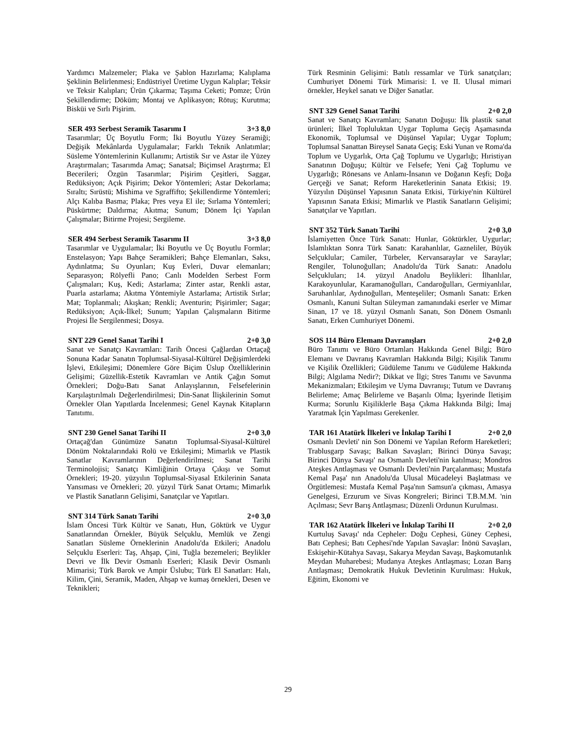Yardımcı Malzemeler; Plaka ve Şablon Hazırlama; Kalıplama Şeklinin Belirlenmesi; Endüstriyel Üretime Uygun Kalıplar; Teksir ve Teksir Kalıpları; Ürün Çıkarma; Taşıma Ceketi; Pomze; Ürün Şekillendirme; Döküm; Montaj ve Aplikasyon; Rötuş; Kurutma; Bisküi ve Sırlı Pişirim.
SER 493 Serbest Seramik Tasarımı I 3+3 8,0
Tasarımlar; Üç Boyutlu Form; İki Boyutlu Yüzey Seramiği; Değişik Mekânlarda Uygulamalar; Farklı Teknik Anlatımlar; Süsleme Yöntemlerinin Kullanımı; Artistik Sır ve Astar ile Yüzey Araştırmaları; Tasarımda Amaç; Sanatsal; Biçimsel Araştırma; El Becerileri; Özgün Tasarımlar; Pişirim Çeşitleri, Saggar, Redüksiyon; Açık Pişirim; Dekor Yöntemleri; Astar Dekorlama; Sıraltı; Sırüstü; Mishima ve Sgraffifto; Şekillendirme Yöntemleri; Alçı Kalıba Basma; Plaka; Pres veya El ile; Sırlama Yöntemleri; Püskürtme; Daldırma; Akıtma; Sunum; Dönem İçi Yapılan Çalışmalar; Bitirme Projesi; Sergileme.
SER 494 Serbest Seramik Tasarımı II 3+3 8,0
Tasarımlar ve Uygulamalar; İki Boyutlu ve Üç Boyutlu Formlar; Enstelasyon; Yapı Bahçe Seramikleri; Bahçe Elemanları, Saksı, Aydınlatma; Su Oyunları; Kuş Evleri, Duvar elemanları; Separasyon; Rölyefli Pano; Canlı Modelden Serbest Form Çalışmaları; Kuş, Kedi; Astarlama; Zinter astar, Renkli astar, Puarla astarlama; Akıtma Yöntemiyle Astarlama; Artistik Sırlar; Mat; Toplanmalı; Akışkan; Renkli; Aventurin; Pişirimler; Sagar; Redüksiyon; Açık-İlkel; Sunum; Yapılan Çalışmaların Bitirme Projesi İle Sergilenmesi; Dosya.
SNT 229 Genel Sanat Tarihi I 2+0 3,0
Sanat ve Sanatçı Kavramları: Tarih Öncesi Çağlardan Ortaçağ Sonuna Kadar Sanatın Toplumsal-Siyasal-Kültürel Değişimlerdeki İşlevi, Etkileşimi; Dönemlere Göre Biçim Üslup Özelliklerinin Gelişimi; Güzellik-Estetik Kavramları ve Antik Çağın Somut Örnekleri; Doğu-Batı Sanat Anlayışlarının, Felsefelerinin Karşılaştırılmalı Değerlendirilmesi; Din-Sanat İlişkilerinin Somut Örnekler Olan Yapıtlarda İncelenmesi; Genel Kaynak Kitapların Tanıtımı.
SNT 230 Genel Sanat Tarihi II 2+0 3,0
Ortaçağ'dan Günümüze Sanatın Toplumsal-Siyasal-Kültürel Dönüm Noktalarındaki Rolü ve Etkileşimi; Mimarlık ve Plastik Sanatlar Kavramlarının Değerlendirilmesi; Sanat Tarihi Terminolojisi; Sanatçı Kimliğinin Ortaya Çıkışı ve Somut Örnekleri; 19-20. yüzyılın Toplumsal-Siyasal Etkilerinin Sanata Yansıması ve Örnekleri; 20. yüzyıl Türk Sanat Ortamı; Mimarlık ve Plastik Sanatların Gelişimi, Sanatçılar ve Yapıtları.
SNT 314 Türk Sanatı Tarihi 2+0 3,0
İslam Öncesi Türk Kültür ve Sanatı, Hun, Göktürk ve Uygur Sanatlarından Örnekler, Büyük Selçuklu, Memlük ve Zengi Sanatları Süsleme Örneklerinin Anadolu'da Etkileri; Anadolu Selçuklu Eserleri: Taş, Ahşap, Çini, Tuğla bezemeleri; Beylikler Devri ve İlk Devir Osmanlı Eserleri; Klasik Devir Osmanlı Mimarisi; Türk Barok ve Ampir Üslubu; Türk El Sanatları: Halı, Kilim, Çini, Seramik, Maden, Ahşap ve kumaş örnekleri, Desen ve Teknikleri;
Türk Resminin Gelişimi: Batılı ressamlar ve Türk sanatçıları; Cumhuriyet Dönemi Türk Mimarisi: I. ve II. Ulusal mimari örnekler, Heykel sanatı ve Diğer Sanatlar.
SNT 329 Genel Sanat Tarihi 2+0 2,0
Sanat ve Sanatçı Kavramları; Sanatın Doğuşu: İlk plastik sanat ürünleri; İlkel Topluluktan Uygar Topluma Geçiş Aşamasında Ekonomik, Toplumsal ve Düşünsel Yapılar; Uygar Toplum; Toplumsal Sanattan Bireysel Sanata Geçiş; Eski Yunan ve Roma'da Toplum ve Uygarlık, Orta Çağ Toplumu ve Uygarlığı; Hıristiyan Sanatının Doğuşu; Kültür ve Felsefe; Yeni Çağ Toplumu ve Uygarlığı; Rönesans ve Anlamı-İnsanın ve Doğanın Keşfi; Doğa Gerçeği ve Sanat; Reform Hareketlerinin Sanata Etkisi; 19. Yüzyılın Düşünsel Yapısının Sanata Etkisi, Türkiye'nin Kültürel Yapısının Sanata Etkisi; Mimarlık ve Plastik Sanatların Gelişimi; Sanatçılar ve Yapıtları.
SNT 352 Türk Sanatı Tarihi 2+0 3,0
İslamiyetten Önce Türk Sanatı: Hunlar, Göktürkler, Uygurlar; İslamlıktan Sonra Türk Sanatı: Karahanlılar, Gazneliler, Büyük Selçuklular; Camiler, Türbeler, Kervansaraylar ve Saraylar; Rengiler, Tolunoğulları; Anadolu'da Türk Sanatı: Anadolu Selçukluları; 14. yüzyıl Anadolu Beylikleri: İlhanlılar, Karakoyunlular, Karamanoğulları, Candaroğulları, Germiyanlılar, Saruhanlılar, Aydınoğulları, Menteşeliler; Osmanlı Sanatı: Erken Osmanlı, Kanuni Sultan Süleyman zamanındaki eserler ve Mimar Sinan, 17 ve 18. yüzyıl Osmanlı Sanatı, Son Dönem Osmanlı Sanatı, Erken Cumhuriyet Dönemi.
SOS 114 Büro Elemanı Davranışları 2+0 2,0
Büro Tanımı ve Büro Ortamları Hakkında Genel Bilgi; Büro Elemanı ve Davranış Kavramları Hakkında Bilgi; Kişilik Tanımı ve Kişilik Özellikleri; Güdüleme Tanımı ve Güdüleme Hakkında Bilgi; Algılama Nedir?; Dikkat ve İlgi; Stres Tanımı ve Savunma Mekanizmaları; Etkileşim ve Uyma Davranışı; Tutum ve Davranış Belirleme; Amaç Belirleme ve Başarılı Olma; İşyerinde İletişim Kurma; Sorunlu Kişiliklerle Başa Çıkma Hakkında Bilgi; İmaj Yaratmak İçin Yapılması Gerekenler.
TAR 161 Atatürk İlkeleri ve İnkılap Tarihi I 2+0 2,0
Osmanlı Devleti' nin Son Dönemi ve Yapılan Reform Hareketleri; Trablusgarp Savaşı; Balkan Savaşları; Birinci Dünya Savaşı; Birinci Dünya Savaşı' na Osmanlı Devleti'nin katılması; Mondros Ateşkes Antlaşması ve Osmanlı Devleti'nin Parçalanması; Mustafa Kemal Paşa' nın Anadolu'da Ulusal Mücadeleyi Başlatması ve Örgütlemesi: Mustafa Kemal Paşa'nın Samsun'a çıkması, Amasya Genelgesi, Erzurum ve Sivas Kongreleri; Birinci T.B.M.M. 'nin Açılması; Sevr Barış Antlaşması; Düzenli Ordunun Kurulması.
TAR 162 Atatürk İlkeleri ve İnkılap Tarihi II 2+0 2,0
Kurtuluş Savaşı' nda Cepheler: Doğu Cephesi, Güney Cephesi, Batı Cephesi; Batı Cephesi'nde Yapılan Savaşlar: İnönü Savaşları, Eskişehir-Kütahya Savaşı, Sakarya Meydan Savaşı, Başkomutanlık Meydan Muharebesi; Mudanya Ateşkes Antlaşması; Lozan Barış Antlaşması; Demokratik Hukuk Devletinin Kurulması: Hukuk, Eğitim, Ekonomi ve
29